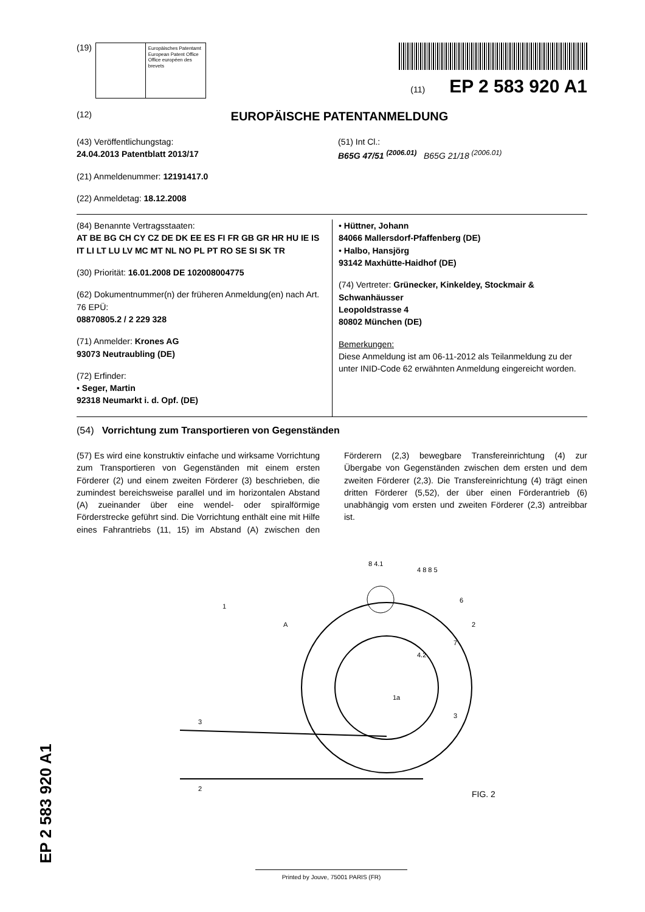(19)
Europäisches Patentamt
European Patent Office
Office européen des brevets
(11) EP 2 583 920 A1
(12) EUROPÄISCHE PATENTANMELDUNG
(43) Veröffentlichungstag:
24.04.2013 Patentblatt 2013/17
(21) Anmeldenummer: 12191417.0
(22) Anmeldetag: 18.12.2008
(51) Int Cl.:
B65G 47/51 <sup>(2006.01)</sup> B65G 21/18 <sup>(2006.01)</sup>
(84) Benannte Vertragsstaaten:
AT BE BG CH CY CZ DE DK EE ES FI FR GB GR HR HU IE IS IT LI LT LU LV MC MT NL NO PL PT RO SE SI SK TR
(30) Priorität: 16.01.2008 DE 102008004775
(62) Dokumentnummer(n) der früheren Anmeldung(en) nach Art. 76 EPÜ:
08870805.2 / 2 229 328
(71) Anmelder: Krones AG
93073 Neutraubling (DE)
(72) Erfinder:
• Seger, Martin
92318 Neumarkt i. d. Opf. (DE)
• Hüttner, Johann
84066 Mallersdorf-Pfaffenberg (DE)
• Halbo, Hansjörg
93142 Maxhütte-Haidhof (DE)
(74) Vertreter: Grünecker, Kinkeldey, Stockmair & Schwanhäusser
Leopoldstrasse 4
80802 München (DE)
Bemerkungen:
Diese Anmeldung ist am 06-11-2012 als Teilanmeldung zu der unter INID-Code 62 erwähnten Anmeldung eingereicht worden.
(54) Vorrichtung zum Transportieren von Gegenständen
(57) Es wird eine konstruktiv einfache und wirksame Vorrichtung zum Transportieren von Gegenständen mit einem ersten Förderer (2) und einem zweiten Förderer (3) beschrieben, die zumindest bereichsweise parallel und im horizontalen Abstand (A) zueinander über eine wendel- oder spiralförmige Förderstrecke geführt sind. Die Vorrichtung enthält eine mit Hilfe eines Fahrantriebs (11, 15) im Abstand (A) zwischen den Förderern (2,3) bewegbare Transfereinrichtung (4) zur Übergabe von Gegenständen zwischen dem ersten und dem zweiten Förderer (2,3). Die Transfereinrichtung (4) trägt einen dritten Förderer (5,52), der über einen Förderantrieb (6) unabhängig vom ersten und zweiten Förderer (2,3) antreibbar ist.
3
2
A
1a
1
2
8 4.1
4 8 8 5
6
7
4.2
3
FIG. 2
EP 2 583 920 A1 Printed by Jouve, 75001 PARIS (FR)